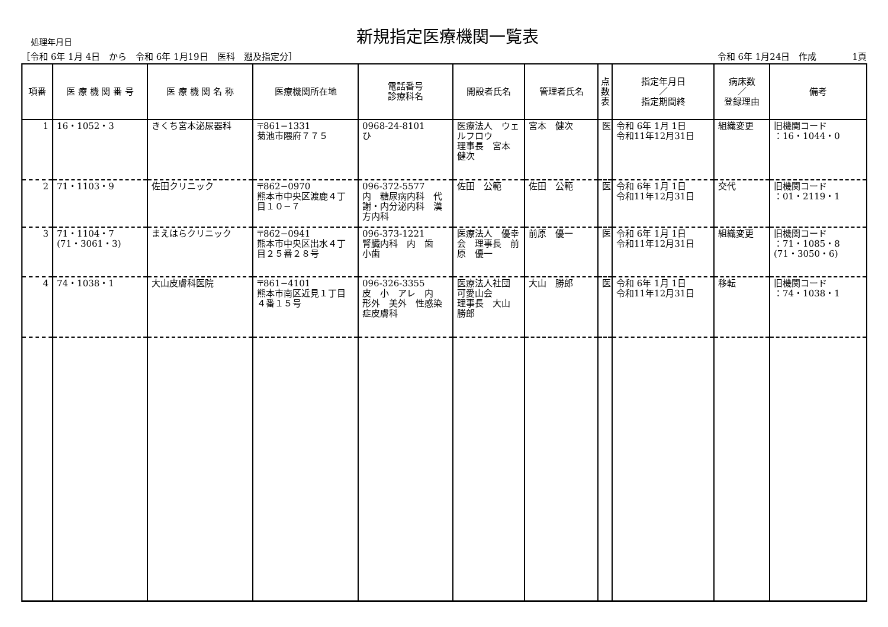処理年月日
新規指定医療機関一覧表
［令和 6年 1月 4日　から　令和 6年 1月19日　医科　遡及指定分］ 令和 6年 1月24日　作成　　　　1頁
| 項番 | 医 療 機 関 番 号 | 医 療 機 関 名 称 | 医療機関所在地 | 電話番号 診療科名 | 開設者氏名 | 管理者氏名 | 点 数 表 | 指定年月日 ／ 指定期間終 | 病床数 ／ 登録理由 | 備考 |
| --- | --- | --- | --- | --- | --- | --- | --- | --- | --- | --- |
| 1 | 16・1052・3 | きくち宮本泌尿器科 | 〒861−1331 菊池市隈府７７５ | 0968-24-8101 ひ | 医療法人 ウェルフロウ 理事長 宮本 健次 | 宮本 健次 | 医 | 令和 6年 1月 1日 令和11年12月31日 | 組織変更 | 旧機関コード ：16・1044・0 |
| 2 | 71・1103・9 | 佐田クリニック | 〒862−0970 熊本市中央区渡鹿４丁目１０−７ | 096-372-5577 内 糖尿病内科 代謝・内分泌内科 漢方内科 | 佐田 公範 | 佐田 公範 | 医 | 令和 6年 1月 1日 令和11年12月31日 | 交代 | 旧機関コード ：01・2119・1 |
| 3 | 71・1104・7 (71・3061・3) | まえはらクリニック | 〒862−0941 熊本市中央区出水４丁目２５番２８号 | 096-373-1221 腎臓内科 内 歯 小歯 | 医療法人 優幸会 理事長 前原 優一 | 前原 優一 | 医 | 令和 6年 1月 1日 令和11年12月31日 | 組織変更 | 旧機関コード ：71・1085・8 (71・3050・6) |
| 4 | 74・1038・1 | 大山皮膚科医院 | 〒861−4101 熊本市南区近見１丁目４番１５号 | 096-326-3355 皮 小 アレ 内 形外 美外 性感染症皮膚科 | 医療法人社団 可愛山会 理事長 大山 勝郎 | 大山 勝郎 | 医 | 令和 6年 1月 1日 令和11年12月31日 | 移転 | 旧機関コード ：74・1038・1 |